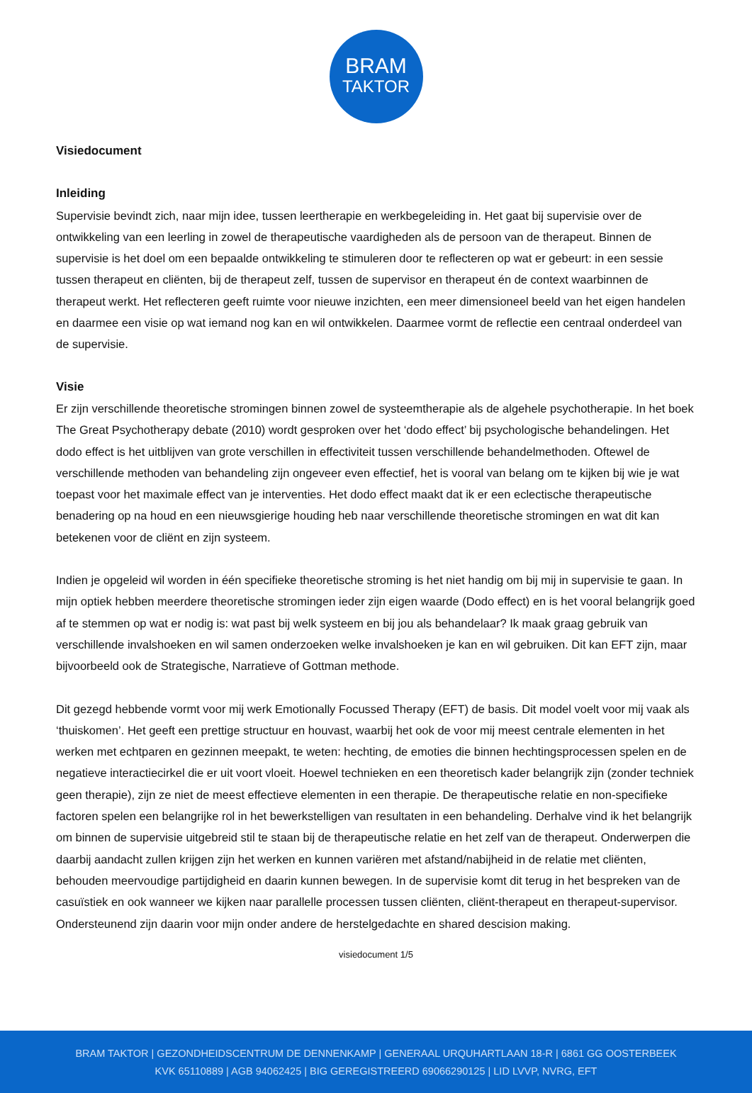BRAM
TAKTOR
Visiedocument
Inleiding
Supervisie bevindt zich, naar mijn idee, tussen leertherapie en werkbegeleiding in. Het gaat bij supervisie over de ontwikkeling van een leerling in zowel de therapeutische vaardigheden als de persoon van de therapeut. Binnen de supervisie is het doel om een bepaalde ontwikkeling te stimuleren door te reflecteren op wat er gebeurt: in een sessie tussen therapeut en cliënten, bij de therapeut zelf, tussen de supervisor en therapeut én de context waarbinnen de therapeut werkt. Het reflecteren geeft ruimte voor nieuwe inzichten, een meer dimensioneel beeld van het eigen handelen en daarmee een visie op wat iemand nog kan en wil ontwikkelen. Daarmee vormt de reflectie een centraal onderdeel van de supervisie.
Visie
Er zijn verschillende theoretische stromingen binnen zowel de systeemtherapie als de algehele psychotherapie. In het boek The Great Psychotherapy debate (2010) wordt gesproken over het ‘dodo effect’ bij psychologische behandelingen. Het dodo effect is het uitblijven van grote verschillen in effectiviteit tussen verschillende behandelmethoden. Oftewel de verschillende methoden van behandeling zijn ongeveer even effectief, het is vooral van belang om te kijken bij wie je wat toepast voor het maximale effect van je interventies. Het dodo effect maakt dat ik er een eclectische therapeutische benadering op na houd en een nieuwsgierige houding heb naar verschillende theoretische stromingen en wat dit kan betekenen voor de cliënt en zijn systeem.
Indien je opgeleid wil worden in één specifieke theoretische stroming is het niet handig om bij mij in supervisie te gaan. In mijn optiek hebben meerdere theoretische stromingen ieder zijn eigen waarde (Dodo effect) en is het vooral belangrijk goed af te stemmen op wat er nodig is: wat past bij welk systeem en bij jou als behandelaar? Ik maak graag gebruik van verschillende invalshoeken en wil samen onderzoeken welke invalshoeken je kan en wil gebruiken. Dit kan EFT zijn, maar bijvoorbeeld ook de Strategische, Narratieve of Gottman methode.
Dit gezegd hebbende vormt voor mij werk Emotionally Focussed Therapy (EFT) de basis. Dit model voelt voor mij vaak als ‘thuiskomen’. Het geeft een prettige structuur en houvast, waarbij het ook de voor mij meest centrale elementen in het werken met echtparen en gezinnen meepakt, te weten: hechting, de emoties die binnen hechtingsprocessen spelen en de negatieve interactiecirkel die er uit voort vloeit. Hoewel technieken en een theoretisch kader belangrijk zijn (zonder techniek geen therapie), zijn ze niet de meest effectieve elementen in een therapie. De therapeutische relatie en non-specifieke factoren spelen een belangrijke rol in het bewerkstelligen van resultaten in een behandeling. Derhalve vind ik het belangrijk om binnen de supervisie uitgebreid stil te staan bij de therapeutische relatie en het zelf van de therapeut. Onderwerpen die daarbij aandacht zullen krijgen zijn het werken en kunnen variëren met afstand/nabijheid in de relatie met cliënten, behouden meervoudige partijdigheid en daarin kunnen bewegen. In de supervisie komt dit terug in het bespreken van de casuïstiek en ook wanneer we kijken naar parallelle processen tussen cliënten, cliënt-therapeut en therapeut-supervisor. Ondersteunend zijn daarin voor mijn onder andere de herstelgedachte en shared descision making.
visiedocument 1/5
BRAM TAKTOR | GEZONDHEIDSCENTRUM DE DENNENKAMP | GENERAAL URQUHARTLAAN 18-R | 6861 GG OOSTERBEEK
KVK 65110889 | AGB 94062425 | BIG GEREGISTREERD 69066290125 | LID LVVP, NVRG, EFT